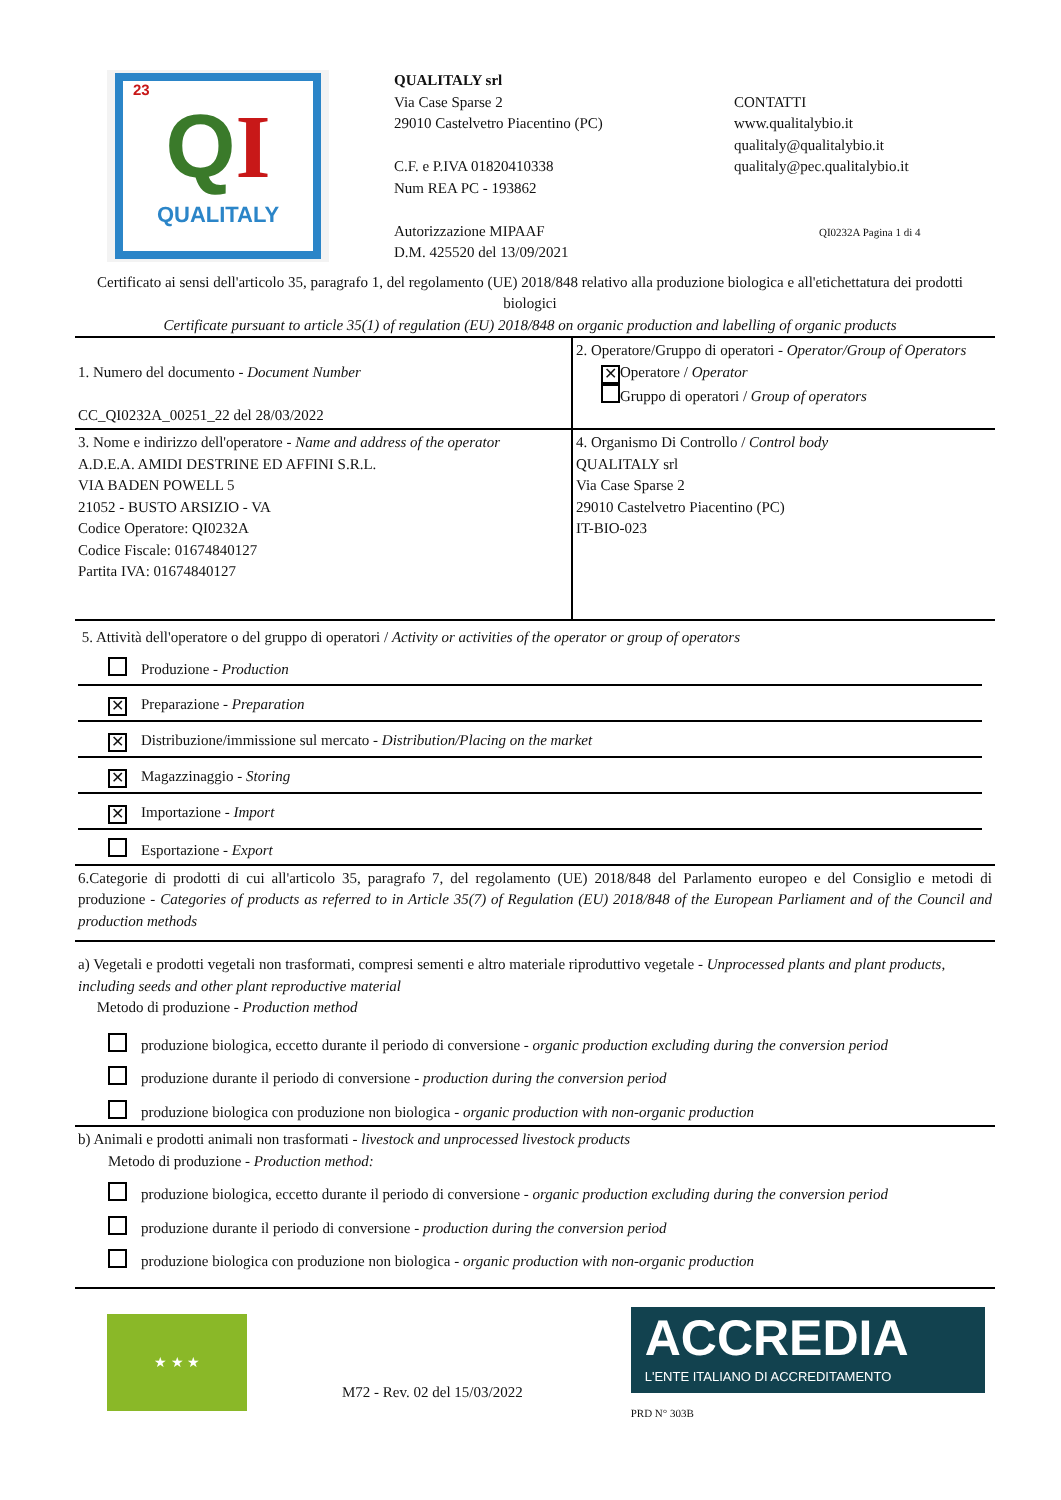23
QI
QUALITALY
QUALITALY srl
Via Case Sparse 2
29010 Castelvetro Piacentino (PC)
C.F. e P.IVA 01820410338
Num REA PC - 193862
Autorizzazione MIPAAF
D.M. 425520 del 13/09/2021
CONTATTI
www.qualitalybio.it
qualitaly@qualitalybio.it
qualitaly@pec.qualitalybio.it
QI0232A Pagina 1 di 4
Certificato ai sensi dell'articolo 35, paragrafo 1, del regolamento (UE) 2018/848 relativo alla produzione biologica e all'etichettatura dei prodotti biologici
Certificate pursuant to article 35(1) of regulation (EU) 2018/848 on organic production and labelling of organic products
| 1. Numero del documento - Document Number CC_QI0232A_00251_22 del 28/03/2022 | 2. Operatore/Gruppo di operatori - Operator/Group of Operators ✕ Operatore / Operator Gruppo di operatori / Group of operators |
| 3. Nome e indirizzo dell'operatore - Name and address of the operator A.D.E.A. AMIDI DESTRINE ED AFFINI S.R.L. VIA BADEN POWELL 5 21052 - BUSTO ARSIZIO - VA Codice Operatore: QI0232A Codice Fiscale: 01674840127 Partita IVA: 01674840127 | 4. Organismo Di Controllo / Control body QUALITALY srl Via Case Sparse 2 29010 Castelvetro Piacentino (PC) IT-BIO-023 |
| 5. Attività dell'operatore o del gruppo di operatori / Activity or activities of the operator or group of operators Produzione - Production ✕ Preparazione - Preparation ✕ Distribuzione/immissione sul mercato - Distribution/Placing on the market ✕ Magazzinaggio - Storing ✕ Importazione - Import Esportazione - Export | |
| 6.Categorie di prodotti di cui all'articolo 35, paragrafo 7, del regolamento (UE) 2018/848 del Parlamento europeo e del Consiglio e metodi di produzione - Categories of products as referred to in Article 35(7) of Regulation (EU) 2018/848 of the European Parliament and of the Council and production methods | |
| a) Vegetali e prodotti vegetali non trasformati, compresi sementi e altro materiale riproduttivo vegetale - Unprocessed plants and plant products, including seeds and other plant reproductive material Metodo di produzione - Production method produzione biologica, eccetto durante il periodo di conversione - organic production excluding during the conversion period produzione durante il periodo di conversione - production during the conversion period produzione biologica con produzione non biologica - organic production with non-organic production | |
| b) Animali e prodotti animali non trasformati - livestock and unprocessed livestock products Metodo di produzione - Production method: produzione biologica, eccetto durante il periodo di conversione - organic production excluding during the conversion period produzione durante il periodo di conversione - production during the conversion period produzione biologica con produzione non biologica - organic production with non-organic production | |
★ ★ ★
M72 - Rev. 02 del 15/03/2022
ACCREDIA
L'ENTE ITALIANO DI ACCREDITAMENTO
PRD N° 303B